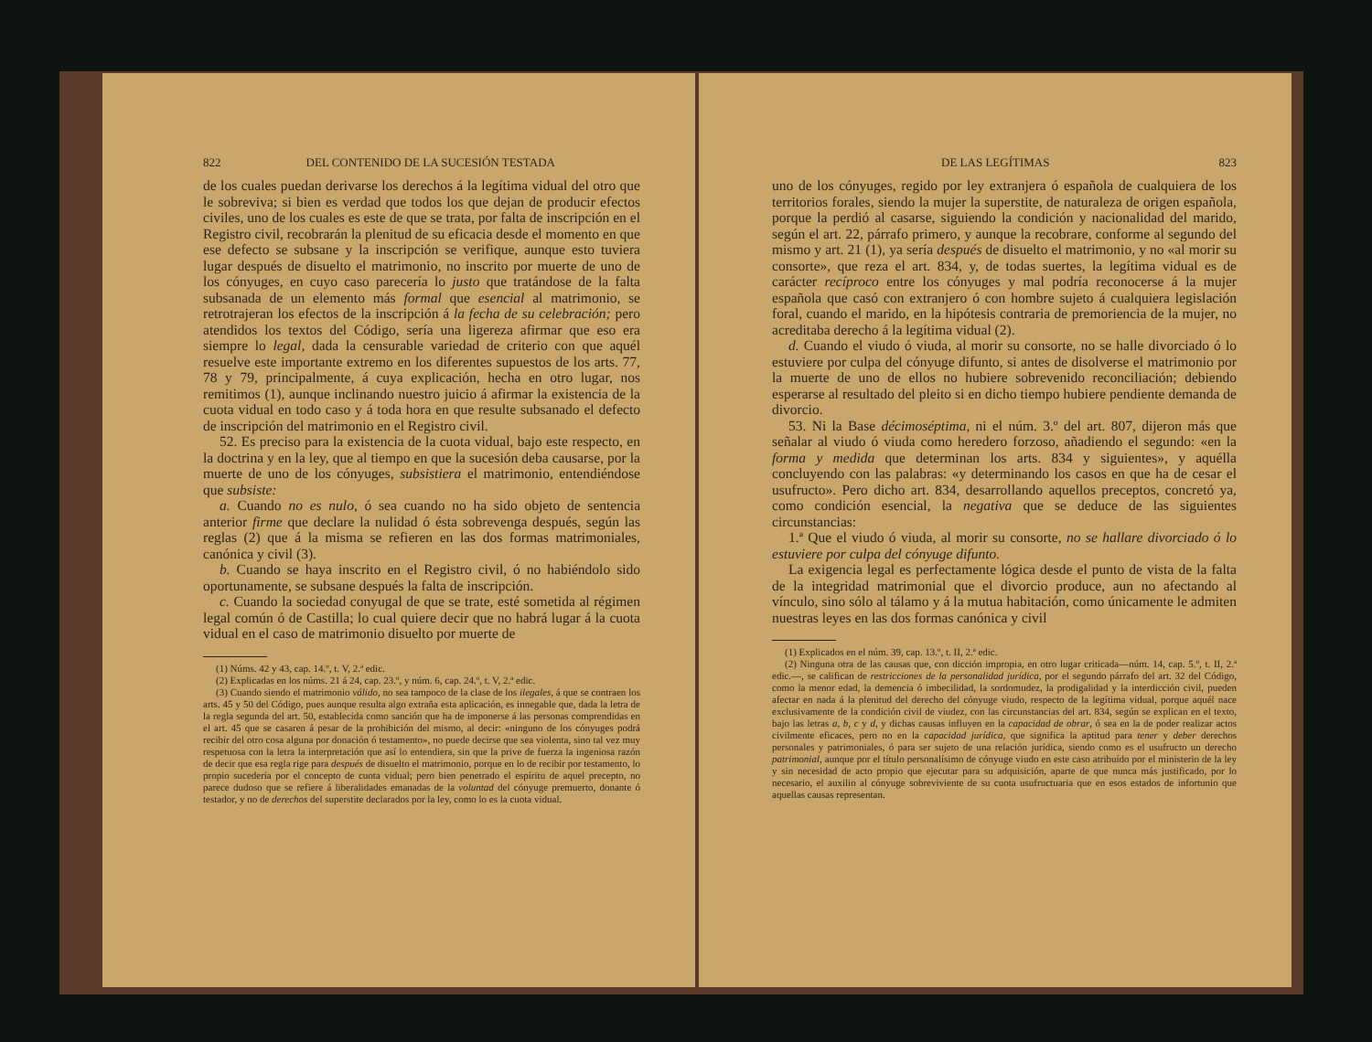822 DEL CONTENIDO DE LA SUCESIÓN TESTADA
de los cuales puedan derivarse los derechos á la legítima vidual del otro que le sobreviva; si bien es verdad que todos los que dejan de producir efectos civiles, uno de los cuales es este de que se trata, por falta de inscripción en el Registro civil, recobrarán la plenitud de su eficacia desde el momento en que ese defecto se subsane y la inscripción se verifique, aunque esto tuviera lugar después de disuelto el matrimonio, no inscrito por muerte de uno de los cónyuges, en cuyo caso parecería lo justo que tratándose de la falta subsanada de un elemento más formal que esencial al matrimonio, se retrotrajeran los efectos de la inscripción á la fecha de su celebración; pero atendidos los textos del Código, sería una ligereza afirmar que eso era siempre lo legal, dada la censurable variedad de criterio con que aquél resuelve este importante extremo en los diferentes supuestos de los arts. 77, 78 y 79, principalmente, á cuya explicación, hecha en otro lugar, nos remitimos (1), aunque inclinando nuestro juicio á afirmar la existencia de la cuota vidual en todo caso y á toda hora en que resulte subsanado el defecto de inscripción del matrimonio en el Registro civil.
52. Es preciso para la existencia de la cuota vidual, bajo este respecto, en la doctrina y en la ley, que al tiempo en que la sucesión deba causarse, por la muerte de uno de los cónyuges, subsistiera el matrimonio, entendiéndose que subsiste:
a. Cuando no es nulo, ó sea cuando no ha sido objeto de sentencia anterior firme que declare la nulidad ó ésta sobrevenga después, según las reglas (2) que á la misma se refieren en las dos formas matrimoniales, canónica y civil (3).
b. Cuando se haya inscrito en el Registro civil, ó no habiéndolo sido oportunamente, se subsane después la falta de inscripción.
c. Cuando la sociedad conyugal de que se trate, esté sometida al régimen legal común ó de Castilla; lo cual quiere decir que no habrá lugar á la cuota vidual en el caso de matrimonio disuelto por muerte de
(1) Núms. 42 y 43, cap. 14.º, t. V, 2.ª edic.
(2) Explicadas en los núms. 21 á 24, cap. 23.º, y núm. 6, cap. 24.º, t. V, 2.ª edic.
(3) Cuando siendo el matrimonio válido, no sea tampoco de la clase de los ilegales, á que se contraen los arts. 45 y 50 del Código, pues aunque resulta algo extraña esta aplicación, es innegable que, dada la letra de la regla segunda del art. 50, establecida como sanción que ha de imponerse á las personas comprendidas en el art. 45 que se casaren á pesar de la prohibición del mismo, al decir: «ninguno de los cónyuges podrá recibir del otro cosa alguna por donación ó testamento», no puede decirse que sea violenta, sino tal vez muy respetuosa con la letra la interpretación que así lo entendiera, sin que la prive de fuerza la ingeniosa razón de decir que esa regla rige para después de disuelto el matrimonio, porque en lo de recibir por testamento, lo propio sucedería por el concepto de cuota vidual; pero bien penetrado el espíritu de aquel precepto, no parece dudoso que se refiere á liberalidades emanadas de la voluntad del cónyuge premuerto, donante ó testador, y no de derechos del superstite declarados por la ley, como lo es la cuota vidual.
DE LAS LEGÍTIMAS 823
uno de los cónyuges, regido por ley extranjera ó española de cualquiera de los territorios forales, siendo la mujer la superstite, de naturaleza de origen española, porque la perdió al casarse, siguiendo la condición y nacionalidad del marido, según el art. 22, párrafo primero, y aunque la recobrare, conforme al segundo del mismo y art. 21 (1), ya sería después de disuelto el matrimonio, y no «al morir su consorte», que reza el art. 834, y, de todas suertes, la legítima vidual es de carácter recíproco entre los cónyuges y mal podría reconocerse á la mujer española que casó con extranjero ó con hombre sujeto á cualquiera legislación foral, cuando el marido, en la hipótesis contraria de premoriencia de la mujer, no acreditaba derecho á la legítima vidual (2).
d. Cuando el viudo ó viuda, al morir su consorte, no se halle divorciado ó lo estuviere por culpa del cónyuge difunto, si antes de disolverse el matrimonio por la muerte de uno de ellos no hubiere sobrevenido reconciliación; debiendo esperarse al resultado del pleito si en dicho tiempo hubiere pendiente demanda de divorcio.
53. Ni la Base décimoséptima, ni el núm. 3.º del art. 807, dijeron más que señalar al viudo ó viuda como heredero forzoso, añadiendo el segundo: «en la forma y medida que determinan los arts. 834 y siguientes», y aquélla concluyendo con las palabras: «y determinando los casos en que ha de cesar el usufructo». Pero dicho art. 834, desarrollando aquellos preceptos, concretó ya, como condición esencial, la negativa que se deduce de las siguientes circunstancias:
1.ª Que el viudo ó viuda, al morir su consorte, no se hallare divorciado ó lo estuviere por culpa del cónyuge difunto.
La exigencia legal es perfectamente lógica desde el punto de vista de la falta de la integridad matrimonial que el divorcio produce, aun no afectando al vínculo, sino sólo al tálamo y á la mutua habitación, como únicamente le admiten nuestras leyes en las dos formas canónica y civil
(1) Explicados en el núm. 39, cap. 13.º, t. II, 2.ª edic.
(2) Ninguna otra de las causas que, con dicción impropia, en otro lugar criticada—núm. 14, cap. 5.º, t. II, 2.ª edic.—, se califican de restricciones de la personalidad jurídica, por el segundo párrafo del art. 32 del Código, como la menor edad, la demencia ó imbecilidad, la sordomudez, la prodigalidad y la interdicción civil, pueden afectar en nada á la plenitud del derecho del cónyuge viudo, respecto de la legítima vidual, porque aquél nace exclusivamente de la condición civil de viudez, con las circunstancias del art. 834, según se explican en el texto, bajo las letras a, b, c y d, y dichas causas influyen en la capacidad de obrar, ó sea en la de poder realizar actos civilmente eficaces, pero no en la capacidad jurídica, que significa la aptitud para tener y deber derechos personales y patrimoniales, ó para ser sujeto de una relación jurídica, siendo como es el usufructo un derecho patrimonial, aunque por el título personalísimo de cónyuge viudo en este caso atribuído por el ministerio de la ley y sin necesidad de acto propio que ejecutar para su adquisición, aparte de que nunca más justificado, por lo necesario, el auxilio al cónyuge sobreviviente de su cuota usufructuaria que en esos estados de infortunio que aquellas causas representan.